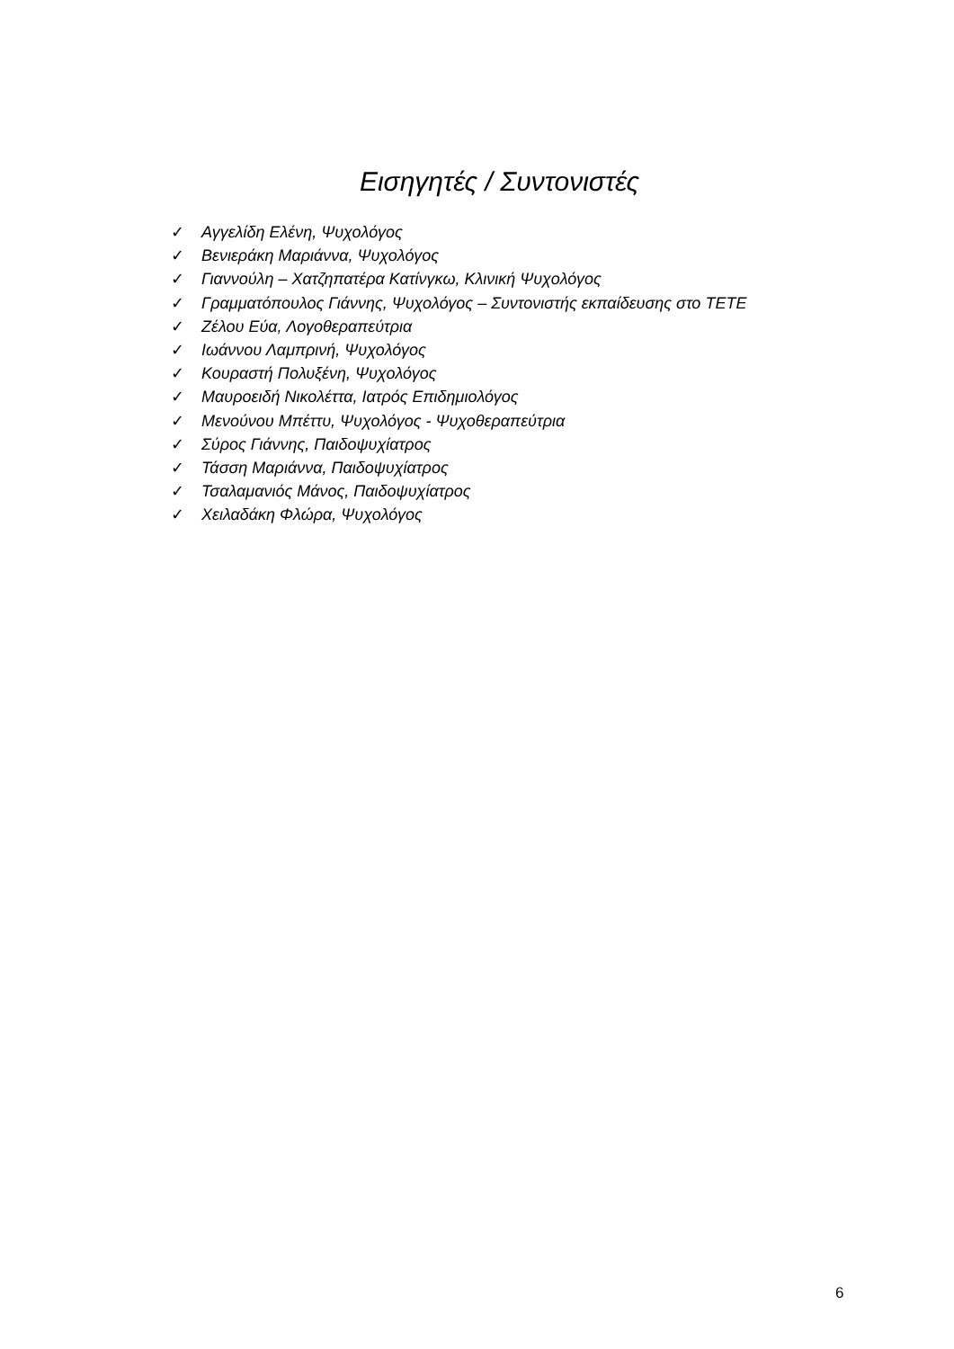Εισηγητές / Συντονιστές
✓ Αγγελίδη Ελένη, Ψυχολόγος
✓ Βενιεράκη Μαριάννα, Ψυχολόγος
✓ Γιαννούλη – Χατζηπατέρα Κατίνγκω, Κλινική Ψυχολόγος
✓ Γραμματόπουλος Γιάννης, Ψυχολόγος – Συντονιστής εκπαίδευσης στο ΤΕΤΕ
✓ Ζέλου Εύα, Λογοθεραπεύτρια
✓ Ιωάννου Λαμπρινή, Ψυχολόγος
✓ Κουραστή Πολυξένη, Ψυχολόγος
✓ Μαυροειδή Νικολέττα, Ιατρός Επιδημιολόγος
✓ Μενούνου Μπέττυ, Ψυχολόγος - Ψυχοθεραπεύτρια
✓ Σύρος Γιάννης, Παιδοψυχίατρος
✓ Τάσση Μαριάννα, Παιδοψυχίατρος
✓ Τσαλαμανιός Μάνος, Παιδοψυχίατρος
✓ Χειλαδάκη Φλώρα, Ψυχολόγος
6